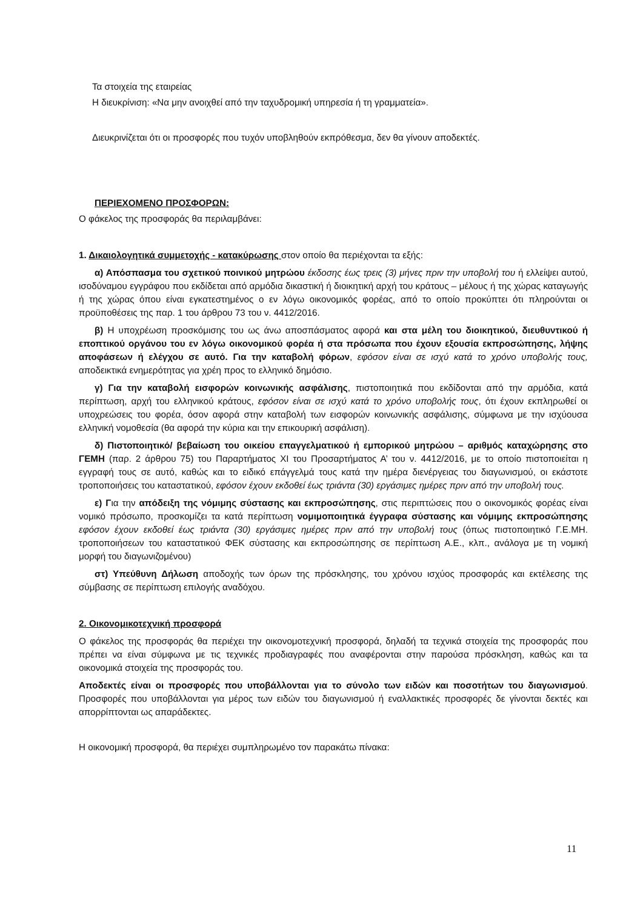Τα στοιχεία της εταιρείας
Η διευκρίνιση: «Να μην ανοιχθεί από την ταχυδρομική υπηρεσία ή τη γραμματεία».
Διευκρινίζεται ότι οι προσφορές που τυχόν υποβληθούν εκπρόθεσμα, δεν θα γίνουν αποδεκτές.
ΠΕΡΙΕΧΟΜΕΝΟ ΠΡΟΣΦΟΡΩΝ:
Ο φάκελος της προσφοράς θα περιλαμβάνει:
1. Δικαιολογητικά συμμετοχής - κατακύρωσης στον οποίο θα περιέχονται τα εξής:
α) Απόσπασμα του σχετικού ποινικού μητρώου έκδοσης έως τρεις (3) μήνες πριν την υποβολή του ή ελλείψει αυτού, ισοδύναμου εγγράφου που εκδίδεται από αρμόδια δικαστική ή διοικητική αρχή του κράτους – μέλους ή της χώρας καταγωγής ή της χώρας όπου είναι εγκατεστημένος ο εν λόγω οικονομικός φορέας, από το οποίο προκύπτει ότι πληρούνται οι προϋποθέσεις της παρ. 1 του άρθρου 73 του ν. 4412/2016.
β) Η υποχρέωση προσκόμισης του ως άνω αποσπάσματος αφορά και στα μέλη του διοικητικού, διευθυντικού ή εποπτικού οργάνου του εν λόγω οικονομικού φορέα ή στα πρόσωπα που έχουν εξουσία εκπροσώπησης, λήψης αποφάσεων ή ελέγχου σε αυτό. Για την καταβολή φόρων, εφόσον είναι σε ισχύ κατά το χρόνο υποβολής τους, αποδεικτικά ενημερότητας για χρέη προς το ελληνικό δημόσιο.
γ) Για την καταβολή εισφορών κοινωνικής ασφάλισης, πιστοποιητικά που εκδίδονται από την αρμόδια, κατά περίπτωση, αρχή του ελληνικού κράτους, εφόσον είναι σε ισχύ κατά το χρόνο υποβολής τους, ότι έχουν εκπληρωθεί οι υποχρεώσεις του φορέα, όσον αφορά στην καταβολή των εισφορών κοινωνικής ασφάλισης, σύμφωνα με την ισχύουσα ελληνική νομοθεσία (θα αφορά την κύρια και την επικουρική ασφάλιση).
δ) Πιστοποιητικό/ βεβαίωση του οικείου επαγγελματικού ή εμπορικού μητρώου – αριθμός καταχώρησης στο ΓΕΜΗ (παρ. 2 άρθρου 75) του Παραρτήματος XI του Προσαρτήματος Α’ του ν. 4412/2016, με το οποίο πιστοποιείται η εγγραφή τους σε αυτό, καθώς και το ειδικό επάγγελμά τους κατά την ημέρα διενέργειας του διαγωνισμού, οι εκάστοτε τροποποιήσεις του καταστατικού, εφόσον έχουν εκδοθεί έως τριάντα (30) εργάσιμες ημέρες πριν από την υποβολή τους.
ε) Για την απόδειξη της νόμιμης σύστασης και εκπροσώπησης, στις περιπτώσεις που ο οικονομικός φορέας είναι νομικό πρόσωπο, προσκομίζει τα κατά περίπτωση νομιμοποιητικά έγγραφα σύστασης και νόμιμης εκπροσώπησης εφόσον έχουν εκδοθεί έως τριάντα (30) εργάσιμες ημέρες πριν από την υποβολή τους (όπως πιστοποιητικό Γ.Ε.ΜΗ. τροποποιήσεων του καταστατικού ΦΕΚ σύστασης και εκπροσώπησης σε περίπτωση Α.Ε., κλπ., ανάλογα με τη νομική μορφή του διαγωνιζομένου)
στ) Υπεύθυνη Δήλωση αποδοχής των όρων της πρόσκλησης, του χρόνου ισχύος προσφοράς και εκτέλεσης της σύμβασης σε περίπτωση επιλογής αναδόχου.
2. Οικονομικοτεχνική προσφορά
Ο φάκελος της προσφοράς θα περιέχει την οικονομοτεχνική προσφορά, δηλαδή τα τεχνικά στοιχεία της προσφοράς που πρέπει να είναι σύμφωνα με τις τεχνικές προδιαγραφές που αναφέρονται στην παρούσα πρόσκληση, καθώς και τα οικονομικά στοιχεία της προσφοράς του.
Αποδεκτές είναι οι προσφορές που υποβάλλονται για το σύνολο των ειδών και ποσοτήτων του διαγωνισμού. Προσφορές που υποβάλλονται για μέρος των ειδών του διαγωνισμού ή εναλλακτικές προσφορές δε γίνονται δεκτές και απορρίπτονται ως απαράδεκτες.
Η οικονομική προσφορά, θα περιέχει συμπληρωμένο τον παρακάτω πίνακα:
11